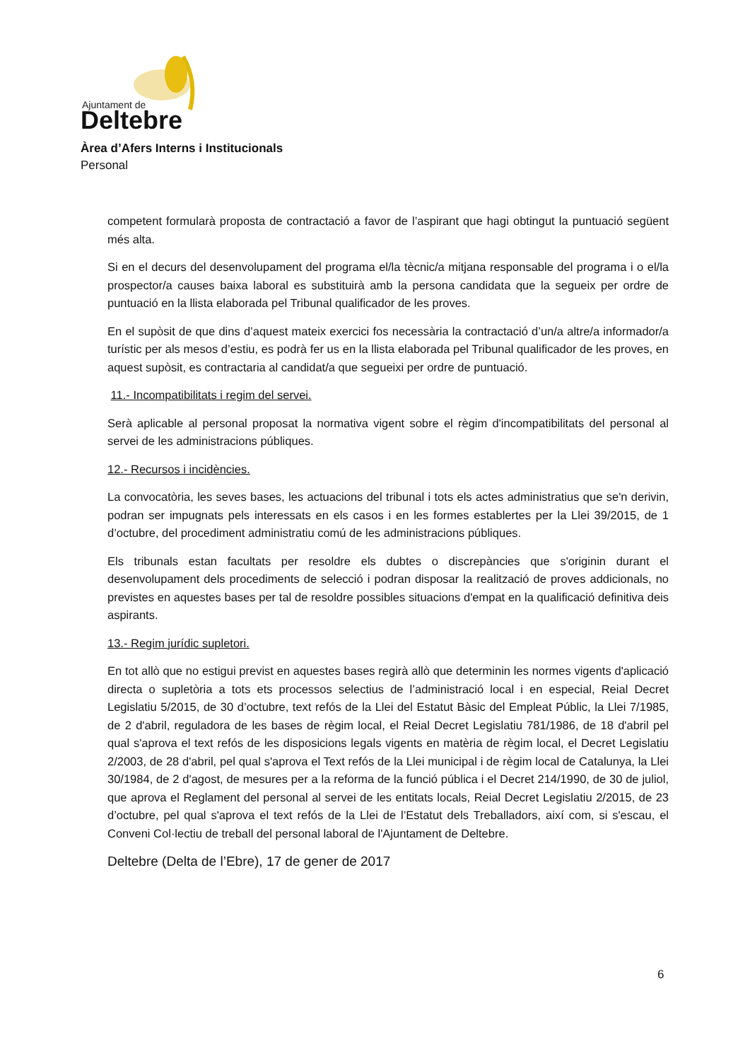Ajuntament de
Deltebre
Àrea d’Afers Interns i Institucionals
Personal
competent formularà proposta de contractació a favor de l’aspirant que hagi obtingut la puntuació següent més alta.
Si en el decurs del desenvolupament del programa el/la tècnic/a mitjana responsable del programa i o el/la prospector/a causes baixa laboral es substituirà amb la persona candidata que la segueix per ordre de puntuació en la llista elaborada pel Tribunal qualificador de les proves.
En el supòsit de que dins d’aquest mateix exercici fos necessària la contractació d’un/a altre/a informador/a turístic per als mesos d’estiu, es podrà fer us en la llista elaborada pel Tribunal qualificador de les proves, en aquest supòsit, es contractaria al candidat/a que segueixi per ordre de puntuació.
11.- Incompatibilitats i regim del servei.
Serà aplicable al personal proposat la normativa vigent sobre el règim d'incompatibilitats del personal al servei de les administracions públiques.
12.- Recursos i incidències.
La convocatòria, les seves bases, les actuacions del tribunal i tots els actes administratius que se'n derivin, podran ser impugnats pels interessats en els casos i en les formes establertes per la Llei 39/2015, de 1 d’octubre, del procediment administratiu comú de les administracions públiques.
Els tribunals estan facultats per resoldre els dubtes o discrepàncies que s'originin durant el desenvolupament dels procediments de selecció i podran disposar la realització de proves addicionals, no previstes en aquestes bases per tal de resoldre possibles situacions d'empat en la qualificació definitiva deis aspirants.
13.- Regim jurídic supletori.
En tot allò que no estigui previst en aquestes bases regirà allò que determinin les normes vigents d'aplicació directa o supletòria a tots ets processos selectius de l’administració local i en especial, Reial Decret Legislatiu 5/2015, de 30 d’octubre, text refós de la Llei del Estatut Bàsic del Empleat Públic, la Llei 7/1985, de 2 d'abril, reguladora de les bases de règim local, el Reial Decret Legislatiu 781/1986, de 18 d'abril pel qual s'aprova el text refós de les disposicions legals vigents en matèria de règim local, el Decret Legislatiu 2/2003, de 28 d'abril, pel qual s'aprova el Text refós de la Llei municipal i de règim local de Catalunya, la Llei 30/1984, de 2 d'agost, de mesures per a la reforma de la funció pública i el Decret 214/1990, de 30 de juliol, que aprova el Reglament del personal al servei de les entitats locals, Reial Decret Legislatiu 2/2015, de 23 d’octubre, pel qual s'aprova el text refós de la Llei de l’Estatut dels Treballadors, així com, si s'escau, el Conveni Col·lectiu de treball del personal laboral de l'Ajuntament de Deltebre.
Deltebre (Delta de l’Ebre), 17 de gener de 2017
6